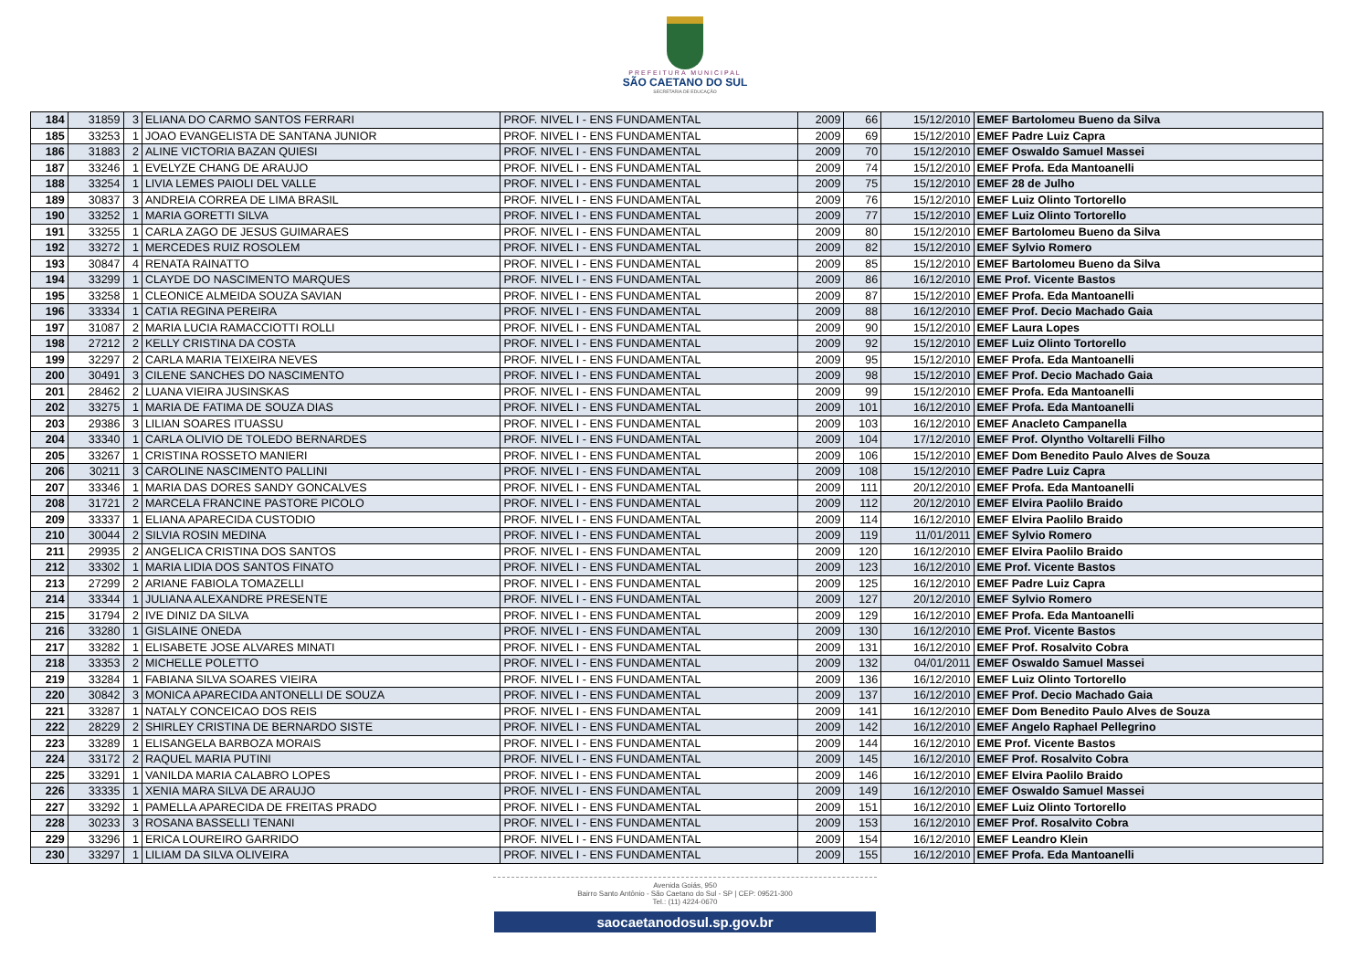PREFEITURA MUNICIPAL
SÃO CAETANO DO SUL
SECRETARIA DE EDUCAÇÃO
| 184 | 31859 | 3 | ELIANA DO CARMO SANTOS FERRARI | PROF. NIVEL I - ENS FUNDAMENTAL | 2009 | 66 | 15/12/2010 | EMEF Bartolomeu Bueno da Silva |
| 185 | 33253 | 1 | JOAO EVANGELISTA DE SANTANA JUNIOR | PROF. NIVEL I - ENS FUNDAMENTAL | 2009 | 69 | 15/12/2010 | EMEF Padre Luiz Capra |
| 186 | 31883 | 2 | ALINE VICTORIA BAZAN QUIESI | PROF. NIVEL I - ENS FUNDAMENTAL | 2009 | 70 | 15/12/2010 | EMEF Oswaldo Samuel Massei |
| 187 | 33246 | 1 | EVELYZE CHANG DE ARAUJO | PROF. NIVEL I - ENS FUNDAMENTAL | 2009 | 74 | 15/12/2010 | EMEF Profa. Eda Mantoanelli |
| 188 | 33254 | 1 | LIVIA LEMES PAIOLI DEL VALLE | PROF. NIVEL I - ENS FUNDAMENTAL | 2009 | 75 | 15/12/2010 | EMEF 28 de Julho |
| 189 | 30837 | 3 | ANDREIA CORREA DE LIMA BRASIL | PROF. NIVEL I - ENS FUNDAMENTAL | 2009 | 76 | 15/12/2010 | EMEF Luiz Olinto Tortorello |
| 190 | 33252 | 1 | MARIA GORETTI SILVA | PROF. NIVEL I - ENS FUNDAMENTAL | 2009 | 77 | 15/12/2010 | EMEF Luiz Olinto Tortorello |
| 191 | 33255 | 1 | CARLA ZAGO DE JESUS GUIMARAES | PROF. NIVEL I - ENS FUNDAMENTAL | 2009 | 80 | 15/12/2010 | EMEF Bartolomeu Bueno da Silva |
| 192 | 33272 | 1 | MERCEDES RUIZ ROSOLEM | PROF. NIVEL I - ENS FUNDAMENTAL | 2009 | 82 | 15/12/2010 | EMEF Sylvio Romero |
| 193 | 30847 | 4 | RENATA RAINATTO | PROF. NIVEL I - ENS FUNDAMENTAL | 2009 | 85 | 15/12/2010 | EMEF Bartolomeu Bueno da Silva |
| 194 | 33299 | 1 | CLAYDE DO NASCIMENTO MARQUES | PROF. NIVEL I - ENS FUNDAMENTAL | 2009 | 86 | 16/12/2010 | EME Prof. Vicente Bastos |
| 195 | 33258 | 1 | CLEONICE ALMEIDA SOUZA SAVIAN | PROF. NIVEL I - ENS FUNDAMENTAL | 2009 | 87 | 15/12/2010 | EMEF Profa. Eda Mantoanelli |
| 196 | 33334 | 1 | CATIA REGINA PEREIRA | PROF. NIVEL I - ENS FUNDAMENTAL | 2009 | 88 | 16/12/2010 | EMEF Prof. Decio Machado Gaia |
| 197 | 31087 | 2 | MARIA LUCIA RAMACCIOTTI ROLLI | PROF. NIVEL I - ENS FUNDAMENTAL | 2009 | 90 | 15/12/2010 | EMEF Laura Lopes |
| 198 | 27212 | 2 | KELLY CRISTINA DA COSTA | PROF. NIVEL I - ENS FUNDAMENTAL | 2009 | 92 | 15/12/2010 | EMEF Luiz Olinto Tortorello |
| 199 | 32297 | 2 | CARLA MARIA TEIXEIRA NEVES | PROF. NIVEL I - ENS FUNDAMENTAL | 2009 | 95 | 15/12/2010 | EMEF Profa. Eda Mantoanelli |
| 200 | 30491 | 3 | CILENE SANCHES DO NASCIMENTO | PROF. NIVEL I - ENS FUNDAMENTAL | 2009 | 98 | 15/12/2010 | EMEF Prof. Decio Machado Gaia |
| 201 | 28462 | 2 | LUANA VIEIRA JUSINSKAS | PROF. NIVEL I - ENS FUNDAMENTAL | 2009 | 99 | 15/12/2010 | EMEF Profa. Eda Mantoanelli |
| 202 | 33275 | 1 | MARIA DE FATIMA DE SOUZA DIAS | PROF. NIVEL I - ENS FUNDAMENTAL | 2009 | 101 | 16/12/2010 | EMEF Profa. Eda Mantoanelli |
| 203 | 29386 | 3 | LILIAN SOARES ITUASSU | PROF. NIVEL I - ENS FUNDAMENTAL | 2009 | 103 | 16/12/2010 | EMEF Anacleto Campanella |
| 204 | 33340 | 1 | CARLA OLIVIO DE TOLEDO BERNARDES | PROF. NIVEL I - ENS FUNDAMENTAL | 2009 | 104 | 17/12/2010 | EMEF Prof. Olyntho Voltarelli Filho |
| 205 | 33267 | 1 | CRISTINA ROSSETO MANIERI | PROF. NIVEL I - ENS FUNDAMENTAL | 2009 | 106 | 15/12/2010 | EMEF Dom Benedito Paulo Alves de Souza |
| 206 | 30211 | 3 | CAROLINE NASCIMENTO PALLINI | PROF. NIVEL I - ENS FUNDAMENTAL | 2009 | 108 | 15/12/2010 | EMEF Padre Luiz Capra |
| 207 | 33346 | 1 | MARIA DAS DORES SANDY GONCALVES | PROF. NIVEL I - ENS FUNDAMENTAL | 2009 | 111 | 20/12/2010 | EMEF Profa. Eda Mantoanelli |
| 208 | 31721 | 2 | MARCELA FRANCINE PASTORE PICOLO | PROF. NIVEL I - ENS FUNDAMENTAL | 2009 | 112 | 20/12/2010 | EMEF Elvira Paolilo Braido |
| 209 | 33337 | 1 | ELIANA APARECIDA CUSTODIO | PROF. NIVEL I - ENS FUNDAMENTAL | 2009 | 114 | 16/12/2010 | EMEF Elvira Paolilo Braido |
| 210 | 30044 | 2 | SILVIA ROSIN MEDINA | PROF. NIVEL I - ENS FUNDAMENTAL | 2009 | 119 | 11/01/2011 | EMEF Sylvio Romero |
| 211 | 29935 | 2 | ANGELICA CRISTINA DOS SANTOS | PROF. NIVEL I - ENS FUNDAMENTAL | 2009 | 120 | 16/12/2010 | EMEF Elvira Paolilo Braido |
| 212 | 33302 | 1 | MARIA LIDIA DOS SANTOS FINATO | PROF. NIVEL I - ENS FUNDAMENTAL | 2009 | 123 | 16/12/2010 | EME Prof. Vicente Bastos |
| 213 | 27299 | 2 | ARIANE FABIOLA TOMAZELLI | PROF. NIVEL I - ENS FUNDAMENTAL | 2009 | 125 | 16/12/2010 | EMEF Padre Luiz Capra |
| 214 | 33344 | 1 | JULIANA ALEXANDRE PRESENTE | PROF. NIVEL I - ENS FUNDAMENTAL | 2009 | 127 | 20/12/2010 | EMEF Sylvio Romero |
| 215 | 31794 | 2 | IVE DINIZ DA SILVA | PROF. NIVEL I - ENS FUNDAMENTAL | 2009 | 129 | 16/12/2010 | EMEF Profa. Eda Mantoanelli |
| 216 | 33280 | 1 | GISLAINE ONEDA | PROF. NIVEL I - ENS FUNDAMENTAL | 2009 | 130 | 16/12/2010 | EME Prof. Vicente Bastos |
| 217 | 33282 | 1 | ELISABETE JOSE ALVARES MINATI | PROF. NIVEL I - ENS FUNDAMENTAL | 2009 | 131 | 16/12/2010 | EMEF Prof. Rosalvito Cobra |
| 218 | 33353 | 2 | MICHELLE POLETTO | PROF. NIVEL I - ENS FUNDAMENTAL | 2009 | 132 | 04/01/2011 | EMEF Oswaldo Samuel Massei |
| 219 | 33284 | 1 | FABIANA SILVA SOARES VIEIRA | PROF. NIVEL I - ENS FUNDAMENTAL | 2009 | 136 | 16/12/2010 | EMEF Luiz Olinto Tortorello |
| 220 | 30842 | 3 | MONICA APARECIDA ANTONELLI DE SOUZA | PROF. NIVEL I - ENS FUNDAMENTAL | 2009 | 137 | 16/12/2010 | EMEF Prof. Decio Machado Gaia |
| 221 | 33287 | 1 | NATALY CONCEICAO DOS REIS | PROF. NIVEL I - ENS FUNDAMENTAL | 2009 | 141 | 16/12/2010 | EMEF Dom Benedito Paulo Alves de Souza |
| 222 | 28229 | 2 | SHIRLEY CRISTINA DE BERNARDO SISTE | PROF. NIVEL I - ENS FUNDAMENTAL | 2009 | 142 | 16/12/2010 | EMEF Angelo Raphael Pellegrino |
| 223 | 33289 | 1 | ELISANGELA BARBOZA MORAIS | PROF. NIVEL I - ENS FUNDAMENTAL | 2009 | 144 | 16/12/2010 | EME Prof. Vicente Bastos |
| 224 | 33172 | 2 | RAQUEL MARIA PUTINI | PROF. NIVEL I - ENS FUNDAMENTAL | 2009 | 145 | 16/12/2010 | EMEF Prof. Rosalvito Cobra |
| 225 | 33291 | 1 | VANILDA MARIA CALABRO LOPES | PROF. NIVEL I - ENS FUNDAMENTAL | 2009 | 146 | 16/12/2010 | EMEF Elvira Paolilo Braido |
| 226 | 33335 | 1 | XENIA MARA SILVA DE ARAUJO | PROF. NIVEL I - ENS FUNDAMENTAL | 2009 | 149 | 16/12/2010 | EMEF Oswaldo Samuel Massei |
| 227 | 33292 | 1 | PAMELLA APARECIDA DE FREITAS PRADO | PROF. NIVEL I - ENS FUNDAMENTAL | 2009 | 151 | 16/12/2010 | EMEF Luiz Olinto Tortorello |
| 228 | 30233 | 3 | ROSANA BASSELLI TENANI | PROF. NIVEL I - ENS FUNDAMENTAL | 2009 | 153 | 16/12/2010 | EMEF Prof. Rosalvito Cobra |
| 229 | 33296 | 1 | ERICA LOUREIRO GARRIDO | PROF. NIVEL I - ENS FUNDAMENTAL | 2009 | 154 | 16/12/2010 | EMEF Leandro Klein |
| 230 | 33297 | 1 | LILIAM DA SILVA OLIVEIRA | PROF. NIVEL I - ENS FUNDAMENTAL | 2009 | 155 | 16/12/2010 | EMEF Profa. Eda Mantoanelli |
Avenida Goiás, 950
Bairro Santo Antônio - São Caetano do Sul - SP | CEP: 09521-300
Tel.: (11) 4224-0670
saocaetanodosul.sp.gov.br